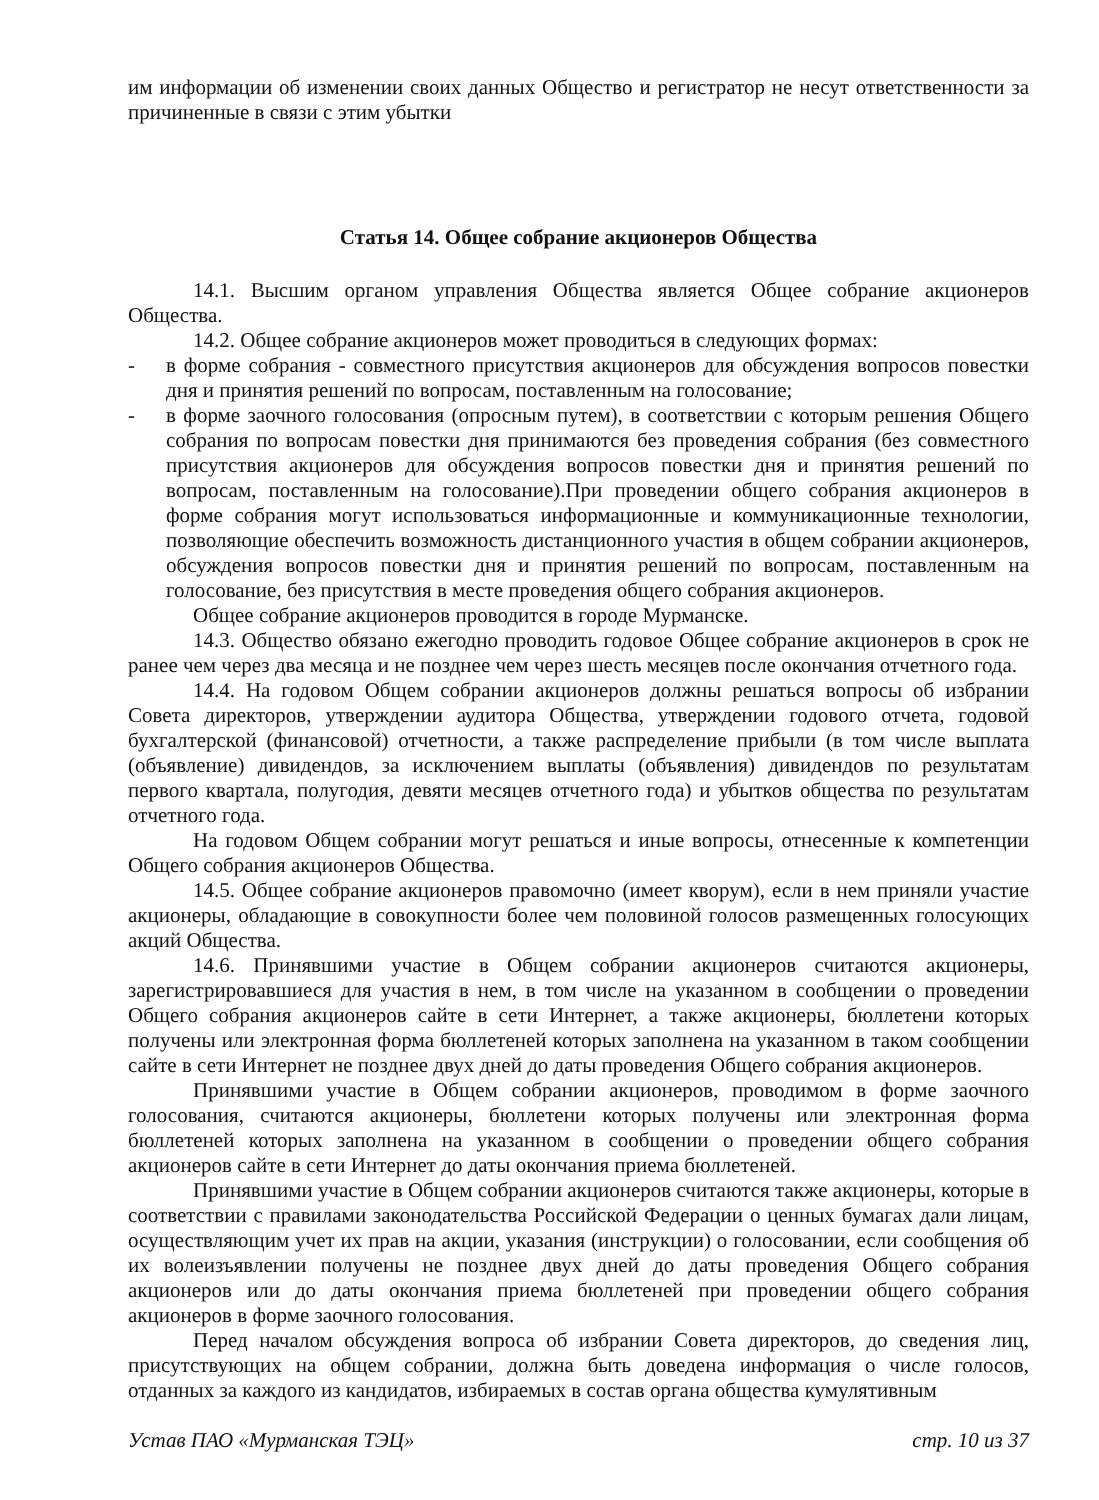им информации об изменении своих данных Общество и регистратор не несут ответственности за причиненные в связи с этим убытки
Статья 14. Общее собрание акционеров Общества
14.1. Высшим органом управления Общества является Общее собрание акционеров Общества.
14.2. Общее собрание акционеров может проводиться в следующих формах:
- в форме собрания - совместного присутствия акционеров для обсуждения вопросов повестки дня и принятия решений по вопросам, поставленным на голосование;
- в форме заочного голосования (опросным путем), в соответствии с которым решения Общего собрания по вопросам повестки дня принимаются без проведения собрания (без совместного присутствия акционеров для обсуждения вопросов повестки дня и принятия решений по вопросам, поставленным на голосование).При проведении общего собрания акционеров в форме собрания могут использоваться информационные и коммуникационные технологии, позволяющие обеспечить возможность дистанционного участия в общем собрании акционеров, обсуждения вопросов повестки дня и принятия решений по вопросам, поставленным на голосование, без присутствия в месте проведения общего собрания акционеров.
Общее собрание акционеров проводится в городе Мурманске.
14.3. Общество обязано ежегодно проводить годовое Общее собрание акционеров в срок не ранее чем через два месяца и не позднее чем через шесть месяцев после окончания отчетного года.
14.4. На годовом Общем собрании акционеров должны решаться вопросы об избрании Совета директоров, утверждении аудитора Общества, утверждении годового отчета, годовой бухгалтерской (финансовой) отчетности, а также распределение прибыли (в том числе выплата (объявление) дивидендов, за исключением выплаты (объявления) дивидендов по результатам первого квартала, полугодия, девяти месяцев отчетного года) и убытков общества по результатам отчетного года.
На годовом Общем собрании могут решаться и иные вопросы, отнесенные к компетенции Общего собрания акционеров Общества.
14.5. Общее собрание акционеров правомочно (имеет кворум), если в нем приняли участие акционеры, обладающие в совокупности более чем половиной голосов размещенных голосующих акций Общества.
14.6. Принявшими участие в Общем собрании акционеров считаются акционеры, зарегистрировавшиеся для участия в нем, в том числе на указанном в сообщении о проведении Общего собрания акционеров сайте в сети Интернет, а также акционеры, бюллетени которых получены или электронная форма бюллетеней которых заполнена на указанном в таком сообщении сайте в сети Интернет не позднее двух дней до даты проведения Общего собрания акционеров.
Принявшими участие в Общем собрании акционеров, проводимом в форме заочного голосования, считаются акционеры, бюллетени которых получены или электронная форма бюллетеней которых заполнена на указанном в сообщении о проведении общего собрания акционеров сайте в сети Интернет до даты окончания приема бюллетеней.
Принявшими участие в Общем собрании акционеров считаются также акционеры, которые в соответствии с правилами законодательства Российской Федерации о ценных бумагах дали лицам, осуществляющим учет их прав на акции, указания (инструкции) о голосовании, если сообщения об их волеизъявлении получены не позднее двух дней до даты проведения Общего собрания акционеров или до даты окончания приема бюллетеней при проведении общего собрания акционеров в форме заочного голосования.
Перед началом обсуждения вопроса об избрании Совета директоров, до сведения лиц, присутствующих на общем собрании, должна быть доведена информация о числе голосов, отданных за каждого из кандидатов, избираемых в состав органа общества кумулятивным
Устав ПАО «Мурманская ТЭЦ» стр. 10 из 37